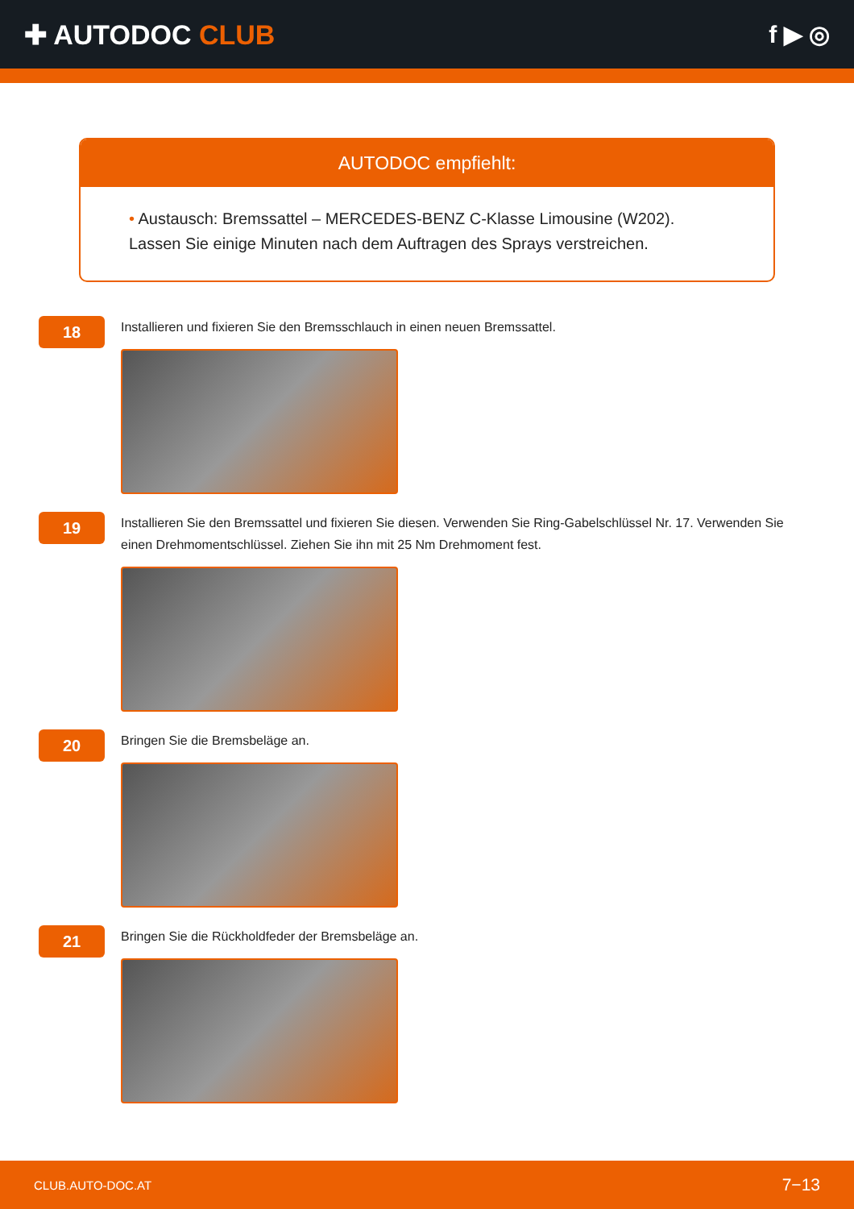✚ AUTODOC CLUB f ▶ ◎
AUTODOC empfiehlt:
• Austausch: Bremssattel – MERCEDES-BENZ C-Klasse Limousine (W202). Lassen Sie einige Minuten nach dem Auftragen des Sprays verstreichen.
18
Installieren und fixieren Sie den Bremsschlauch in einen neuen Bremssattel.
19
Installieren Sie den Bremssattel und fixieren Sie diesen. Verwenden Sie Ring-Gabelschlüssel Nr. 17. Verwenden Sie einen Drehmomentschlüssel. Ziehen Sie ihn mit 25 Nm Drehmoment fest.
20
Bringen Sie die Bremsbeläge an.
21
Bringen Sie die Rückholdfeder der Bremsbeläge an.
CLUB.AUTO-DOC.AT 7−13